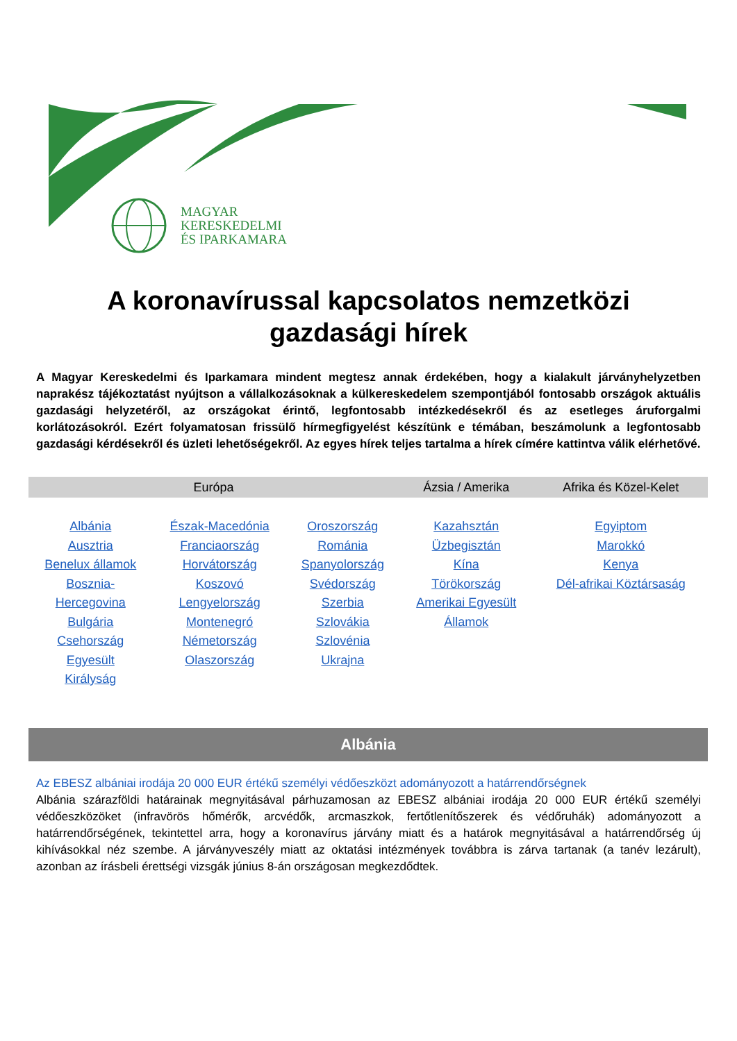MAGYAR
KERESKEDELMI
ÉS IPARKAMARA
A koronavírussal kapcsolatos nemzetközi gazdasági hírek
A Magyar Kereskedelmi és Iparkamara mindent megtesz annak érdekében, hogy a kialakult járványhelyzetben naprakész tájékoztatást nyújtson a vállalkozásoknak a külkereskedelem szempontjából fontosabb országok aktuális gazdasági helyzetéről, az országokat érintő, legfontosabb intézkedésekről és az esetleges áruforgalmi korlátozásokról. Ezért folyamatosan frissülő hírmegfigyelést készítünk e témában, beszámolunk a legfontosabb gazdasági kérdésekről és üzleti lehetőségekről. Az egyes hírek teljes tartalma a hírek címére kattintva válik elérhetővé.
| Európa | | | Ázsia / Amerika | Afrika és Közel-Kelet |
| --- | --- | --- | --- | --- |
| Albánia Ausztria Benelux államok Bosznia- Hercegovina Bulgária Csehország Egyesült Királyság | Észak-Macedónia Franciaország Horvátország Koszovó Lengyelország Montenegró Németország Olaszország | Oroszország Románia Spanyolország Svédország Szerbia Szlovákia Szlovénia Ukrajna | Kazahsztán Üzbegisztán Kína Törökország Amerikai Egyesült Államok | Egyiptom Marokkó Kenya Dél-afrikai Köztársaság |
Albánia
Az EBESZ albániai irodája 20 000 EUR értékű személyi védőeszközt adományozott a határrendőrségnek
Albánia szárazföldi határainak megnyitásával párhuzamosan az EBESZ albániai irodája 20 000 EUR értékű személyi védőeszközöket (infravörös hőmérők, arcvédők, arcmaszkok, fertőtlenítőszerek és védőruhák) adományozott a határrendőrségének, tekintettel arra, hogy a koronavírus járvány miatt és a határok megnyitásával a határrendőrség új kihívásokkal néz szembe. A járványveszély miatt az oktatási intézmények továbbra is zárva tartanak (a tanév lezárult), azonban az írásbeli érettségi vizsgák június 8-án országosan megkezdődtek.